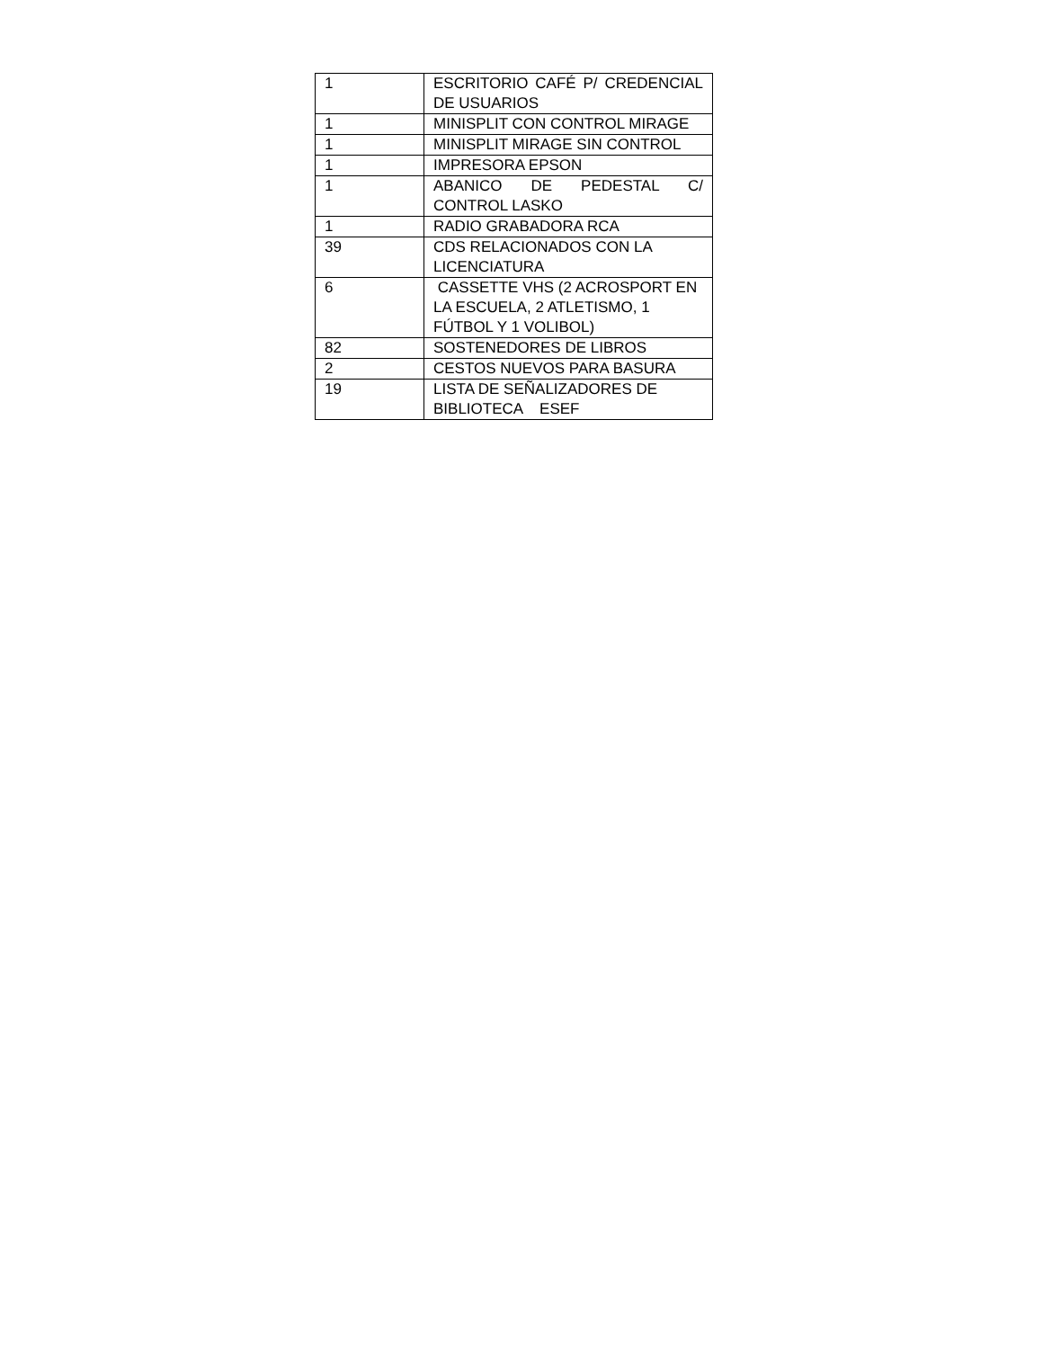| 1 | ESCRITORIO CAFÉ P/ CREDENCIAL DE USUARIOS |
| 1 | MINISPLIT CON CONTROL MIRAGE |
| 1 | MINISPLIT MIRAGE SIN CONTROL |
| 1 | IMPRESORA EPSON |
| 1 | ABANICO DE PEDESTAL C/ CONTROL LASKO |
| 1 | RADIO GRABADORA RCA |
| 39 | CDS RELACIONADOS CON LA LICENCIATURA |
| 6 | CASSETTE VHS (2 ACROSPORT EN LA ESCUELA, 2 ATLETISMO, 1 FÚTBOL Y 1 VOLIBOL) |
| 82 | SOSTENEDORES DE LIBROS |
| 2 | CESTOS NUEVOS PARA BASURA |
| 19 | LISTA DE SEÑALIZADORES DE BIBLIOTECA ESEF |